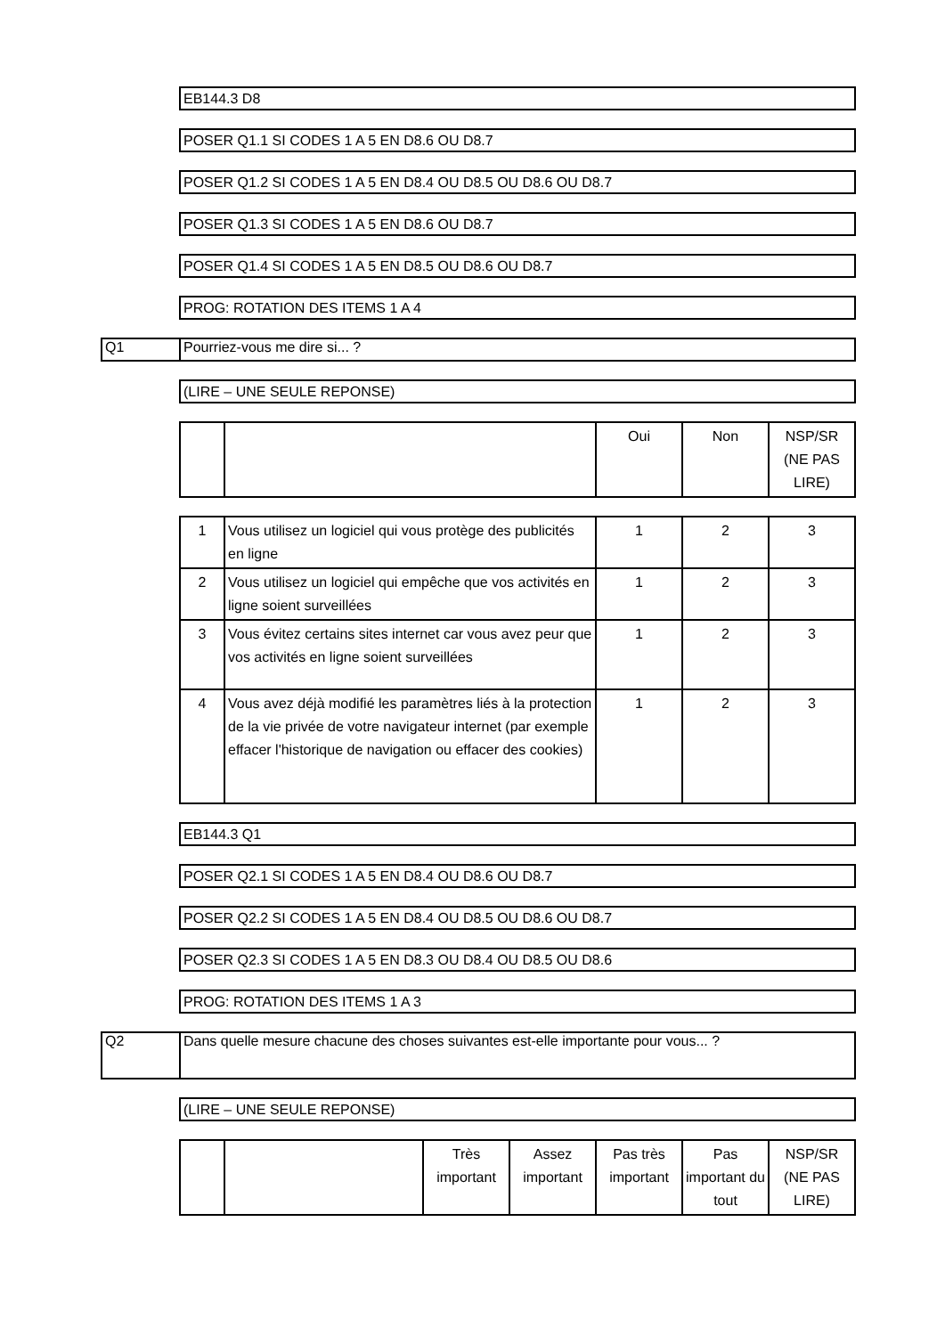EB144.3 D8
POSER Q1.1 SI CODES 1 A 5 EN D8.6 OU D8.7
POSER Q1.2 SI CODES 1 A 5 EN D8.4 OU D8.5 OU D8.6 OU D8.7
POSER Q1.3 SI CODES 1 A 5 EN D8.6 OU D8.7
POSER Q1.4 SI CODES 1 A 5 EN D8.5 OU D8.6 OU D8.7
PROG: ROTATION DES ITEMS 1 A 4
Q1 Pourriez-vous me dire si... ?
(LIRE – UNE SEULE REPONSE)
| | | Oui | Non | NSP/SR (NE PAS LIRE) |
| --- | --- | --- | --- | --- |
| 1 | Vous utilisez un logiciel qui vous protège des publicités en ligne | 1 | 2 | 3 |
| 2 | Vous utilisez un logiciel qui empêche que vos activités en ligne soient surveillées | 1 | 2 | 3 |
| 3 | Vous évitez certains sites internet car vous avez peur que vos activités en ligne soient surveillées | 1 | 2 | 3 |
| 4 | Vous avez déjà modifié les paramètres liés à la protection de la vie privée de votre navigateur internet (par exemple effacer l'historique de navigation ou effacer des cookies) | 1 | 2 | 3 |
EB144.3 Q1
POSER Q2.1 SI CODES 1 A 5 EN D8.4 OU D8.6 OU D8.7
POSER Q2.2 SI CODES 1 A 5 EN D8.4 OU D8.5 OU D8.6 OU D8.7
POSER Q2.3 SI CODES 1 A 5 EN D8.3 OU D8.4 OU D8.5 OU D8.6
PROG: ROTATION DES ITEMS 1 A 3
Q2 Dans quelle mesure chacune des choses suivantes est-elle importante pour vous... ?
(LIRE – UNE SEULE REPONSE)
| | | Très important | Assez important | Pas très important | Pas important du tout | NSP/SR (NE PAS LIRE) |
| --- | --- | --- | --- | --- | --- | --- |